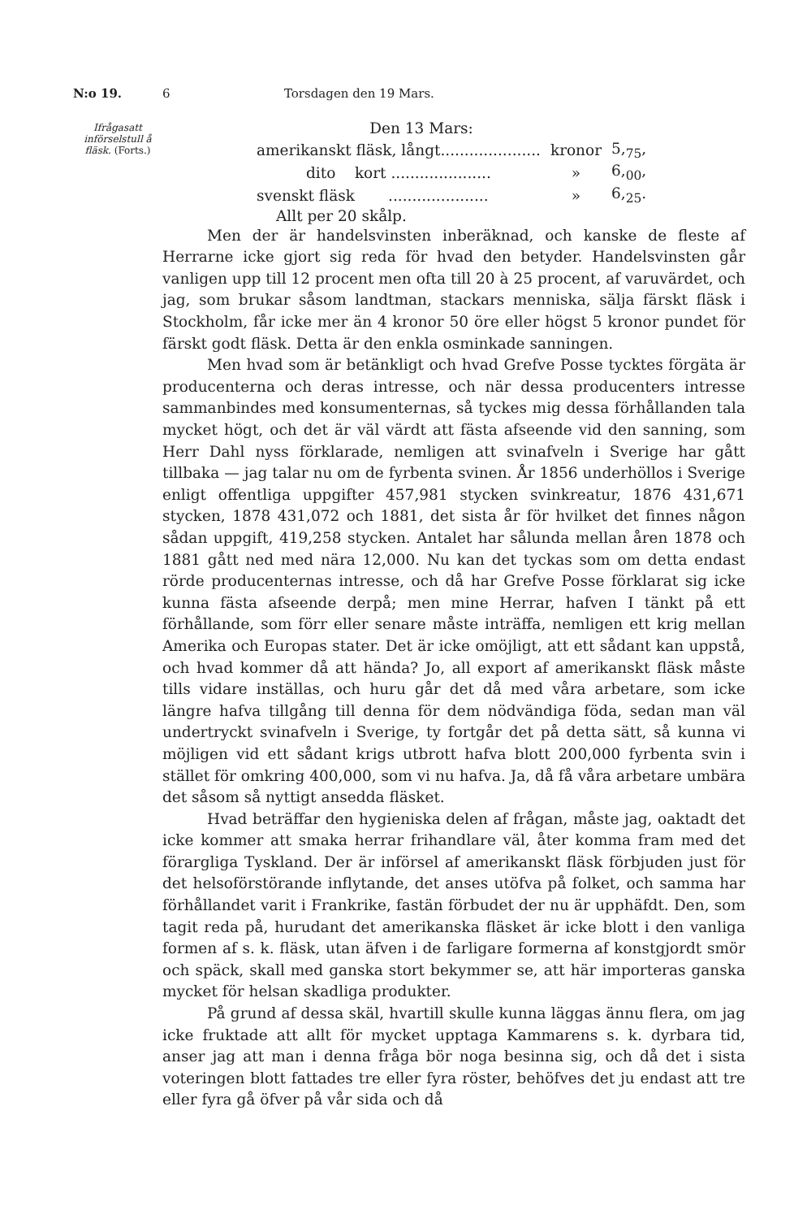N:o 19. 6 Torsdagen den 19 Mars.
Ifrågasatt införselstull å fläsk. (Forts.)
Den 13 Mars:
| amerikanskt fläsk, långt..................... | kronor | 5,<sub>75</sub>, |
| dito kort ..................... | » | 6,<sub>00</sub>, |
| svenskt fläsk ..................... | » | 6,<sub>25</sub>. |
| Allt per 20 skålp. | | |
Men der är handelsvinsten inberäknad, och kanske de fleste af Herrarne icke gjort sig reda för hvad den betyder. Handelsvinsten går vanligen upp till 12 procent men ofta till 20 à 25 procent, af varuvärdet, och jag, som brukar såsom landtman, stackars menniska, sälja färskt fläsk i Stockholm, får icke mer än 4 kronor 50 öre eller högst 5 kronor pundet för färskt godt fläsk. Detta är den enkla osminkade sanningen.
Men hvad som är betänkligt och hvad Grefve Posse tycktes förgäta är producenterna och deras intresse, och när dessa producenters intresse sammanbindes med konsumenternas, så tyckes mig dessa förhållanden tala mycket högt, och det är väl värdt att fästa afseende vid den sanning, som Herr Dahl nyss förklarade, nemligen att svinafveln i Sverige har gått tillbaka — jag talar nu om de fyrbenta svinen. År 1856 underhöllos i Sverige enligt offentliga uppgifter 457,981 stycken svinkreatur, 1876 431,671 stycken, 1878 431,072 och 1881, det sista år för hvilket det finnes någon sådan uppgift, 419,258 stycken. Antalet har sålunda mellan åren 1878 och 1881 gått ned med nära 12,000. Nu kan det tyckas som om detta endast rörde producenternas intresse, och då har Grefve Posse förklarat sig icke kunna fästa afseende derpå; men mine Herrar, hafven I tänkt på ett förhållande, som förr eller senare måste inträffa, nemligen ett krig mellan Amerika och Europas stater. Det är icke omöjligt, att ett sådant kan uppstå, och hvad kommer då att hända? Jo, all export af amerikanskt fläsk måste tills vidare inställas, och huru går det då med våra arbetare, som icke längre hafva tillgång till denna för dem nödvändiga föda, sedan man väl undertryckt svinafveln i Sverige, ty fortgår det på detta sätt, så kunna vi möjligen vid ett sådant krigs utbrott hafva blott 200,000 fyrbenta svin i stället för omkring 400,000, som vi nu hafva. Ja, då få våra arbetare umbära det såsom så nyttigt ansedda fläsket.
Hvad beträffar den hygieniska delen af frågan, måste jag, oaktadt det icke kommer att smaka herrar frihandlare väl, åter komma fram med det förargliga Tyskland. Der är införsel af amerikanskt fläsk förbjuden just för det helsoförstörande inflytande, det anses utöfva på folket, och samma har förhållandet varit i Frankrike, fastän förbudet der nu är upphäfdt. Den, som tagit reda på, hurudant det amerikanska fläsket är icke blott i den vanliga formen af s. k. fläsk, utan äfven i de farligare formerna af konstgjordt smör och späck, skall med ganska stort bekymmer se, att här importeras ganska mycket för helsan skadliga produkter.
På grund af dessa skäl, hvartill skulle kunna läggas ännu flera, om jag icke fruktade att allt för mycket upptaga Kammarens s. k. dyrbara tid, anser jag att man i denna fråga bör noga besinna sig, och då det i sista voteringen blott fattades tre eller fyra röster, behöfves det ju endast att tre eller fyra gå öfver på vår sida och då